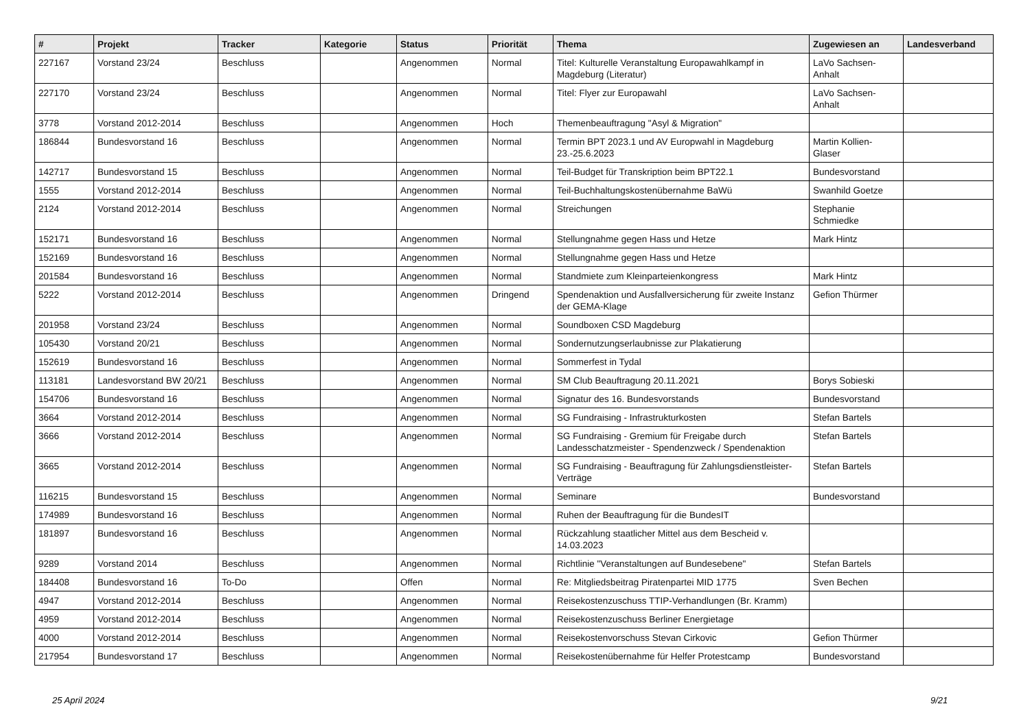| # | Projekt | Tracker | Kategorie | Status | Priorität | Thema | Zugewiesen an | Landesverband |
| --- | --- | --- | --- | --- | --- | --- | --- | --- |
| 227167 | Vorstand 23/24 | Beschluss | | Angenommen | Normal | Titel: Kulturelle Veranstaltung Europawahlkampf in Magdeburg (Literatur) | LaVo Sachsen-Anhalt | |
| 227170 | Vorstand 23/24 | Beschluss | | Angenommen | Normal | Titel: Flyer zur Europawahl | LaVo Sachsen-Anhalt | |
| 3778 | Vorstand 2012-2014 | Beschluss | | Angenommen | Hoch | Themenbeauftragung "Asyl & Migration" | | |
| 186844 | Bundesvorstand 16 | Beschluss | | Angenommen | Normal | Termin BPT 2023.1 und AV Europwahl in Magdeburg 23.-25.6.2023 | Martin Kollien-Glaser | |
| 142717 | Bundesvorstand 15 | Beschluss | | Angenommen | Normal | Teil-Budget für Transkription beim BPT22.1 | Bundesvorstand | |
| 1555 | Vorstand 2012-2014 | Beschluss | | Angenommen | Normal | Teil-Buchhaltungskostenübernahme BaWü | Swanhild Goetze | |
| 2124 | Vorstand 2012-2014 | Beschluss | | Angenommen | Normal | Streichungen | Stephanie Schmiedke | |
| 152171 | Bundesvorstand 16 | Beschluss | | Angenommen | Normal | Stellungnahme gegen Hass und Hetze | Mark Hintz | |
| 152169 | Bundesvorstand 16 | Beschluss | | Angenommen | Normal | Stellungnahme gegen Hass und Hetze | | |
| 201584 | Bundesvorstand 16 | Beschluss | | Angenommen | Normal | Standmiete zum Kleinparteienkongress | Mark Hintz | |
| 5222 | Vorstand 2012-2014 | Beschluss | | Angenommen | Dringend | Spendenaktion und Ausfallversicherung für zweite Instanz der GEMA-Klage | Gefion Thürmer | |
| 201958 | Vorstand 23/24 | Beschluss | | Angenommen | Normal | Soundboxen CSD Magdeburg | | |
| 105430 | Vorstand 20/21 | Beschluss | | Angenommen | Normal | Sondernutzungserlaubnisse zur Plakatierung | | |
| 152619 | Bundesvorstand 16 | Beschluss | | Angenommen | Normal | Sommerfest in Tydal | | |
| 113181 | Landesvorstand BW 20/21 | Beschluss | | Angenommen | Normal | SM Club Beauftragung 20.11.2021 | Borys Sobieski | |
| 154706 | Bundesvorstand 16 | Beschluss | | Angenommen | Normal | Signatur des 16. Bundesvorstands | Bundesvorstand | |
| 3664 | Vorstand 2012-2014 | Beschluss | | Angenommen | Normal | SG Fundraising - Infrastrukturkosten | Stefan Bartels | |
| 3666 | Vorstand 2012-2014 | Beschluss | | Angenommen | Normal | SG Fundraising - Gremium für Freigabe durch Landesschatzmeister - Spendenzweck / Spendenaktion | Stefan Bartels | |
| 3665 | Vorstand 2012-2014 | Beschluss | | Angenommen | Normal | SG Fundraising - Beauftragung für Zahlungsdienstleister-Verträge | Stefan Bartels | |
| 116215 | Bundesvorstand 15 | Beschluss | | Angenommen | Normal | Seminare | Bundesvorstand | |
| 174989 | Bundesvorstand 16 | Beschluss | | Angenommen | Normal | Ruhen der Beauftragung für die BundesIT | | |
| 181897 | Bundesvorstand 16 | Beschluss | | Angenommen | Normal | Rückzahlung staatlicher Mittel aus dem Bescheid v. 14.03.2023 | | |
| 9289 | Vorstand 2014 | Beschluss | | Angenommen | Normal | Richtlinie "Veranstaltungen auf Bundesebene" | Stefan Bartels | |
| 184408 | Bundesvorstand 16 | To-Do | | Offen | Normal | Re: Mitgliedsbeitrag Piratenpartei MID 1775 | Sven Bechen | |
| 4947 | Vorstand 2012-2014 | Beschluss | | Angenommen | Normal | Reisekostenzuschuss TTIP-Verhandlungen (Br. Kramm) | | |
| 4959 | Vorstand 2012-2014 | Beschluss | | Angenommen | Normal | Reisekostenzuschuss Berliner Energietage | | |
| 4000 | Vorstand 2012-2014 | Beschluss | | Angenommen | Normal | Reisekostenvorschuss Stevan Cirkovic | Gefion Thürmer | |
| 217954 | Bundesvorstand 17 | Beschluss | | Angenommen | Normal | Reisekostenübernahme für Helfer Protestcamp | Bundesvorstand | |
25 April 2024 9/21